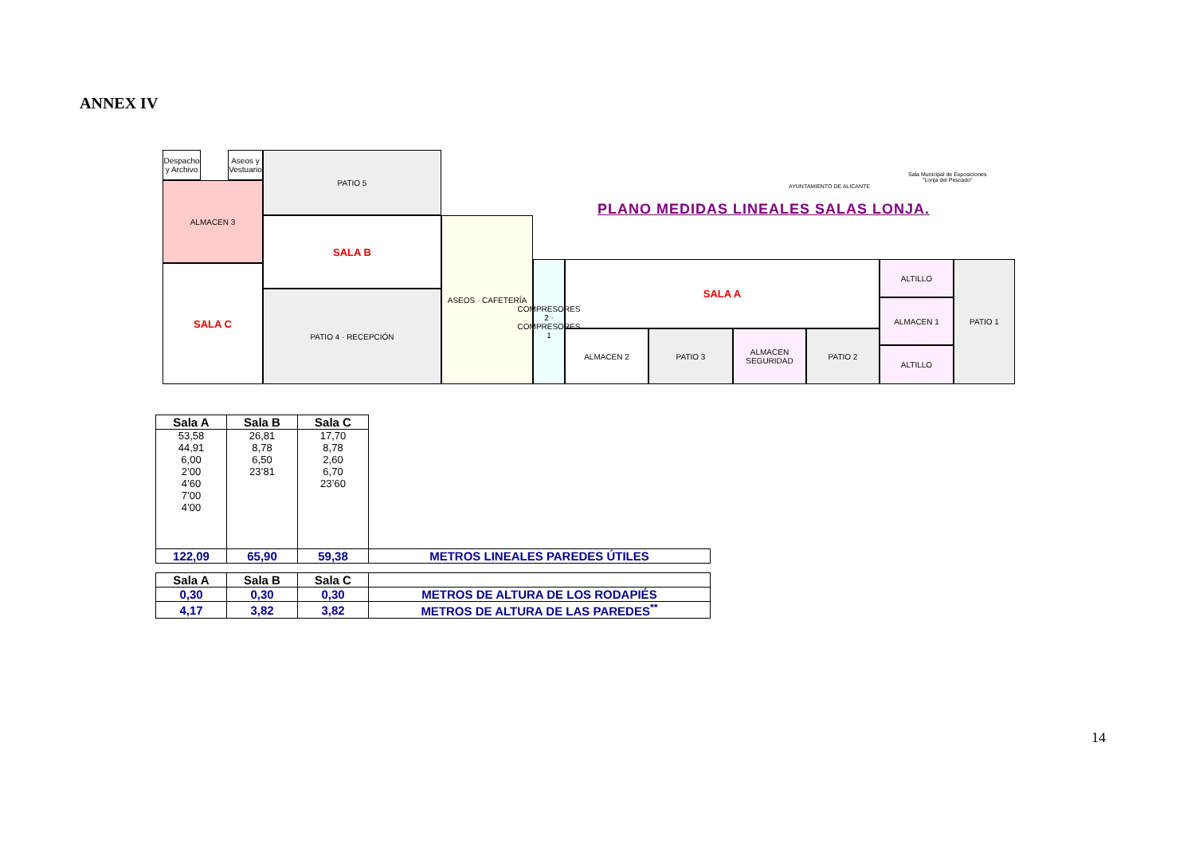ANNEX IV
AYUNTAMIENTO DE ALICANTE
Sala Municipal de Exposiciones
"Lonja del Pescado"
PLANO MEDIDAS LINEALES SALAS LONJA.
Despacho y Archivo
Aseos y Vestuario
ALMACEN 3
PATIO 5
SALA B
SALA C
PATIO 4 · RECEPCIÓN
ASEOS · CAFETERÍA
COMPRESORES 2 · COMPRESORES 1
SALA A
ALMACEN 2 PATIO 3
ALMACEN SEGURIDAD
PATIO 2
ALTILLO
ALMACEN 1
ALTILLO
PATIO 1
| Sala A | Sala B | Sala C | |
| --- | --- | --- | --- |
| 53,58 44,91 6,00 2’00 4’60 7’00 4’00 | 26,81 8,78 6,50 23’81 | 17,70 8,78 2,60 6,70 23’60 | |
| 122,09 | 65,90 | 59,38 | METROS LINEALES PAREDES ÚTILES |
| Sala A | Sala B | Sala C | |
| 0,30 | 0,30 | 0,30 | METROS DE ALTURA DE LOS RODAPIÉS |
| 4,17 | 3,82 | 3,82 | METROS DE ALTURA DE LAS PAREDES<sup>**</sup> |
14